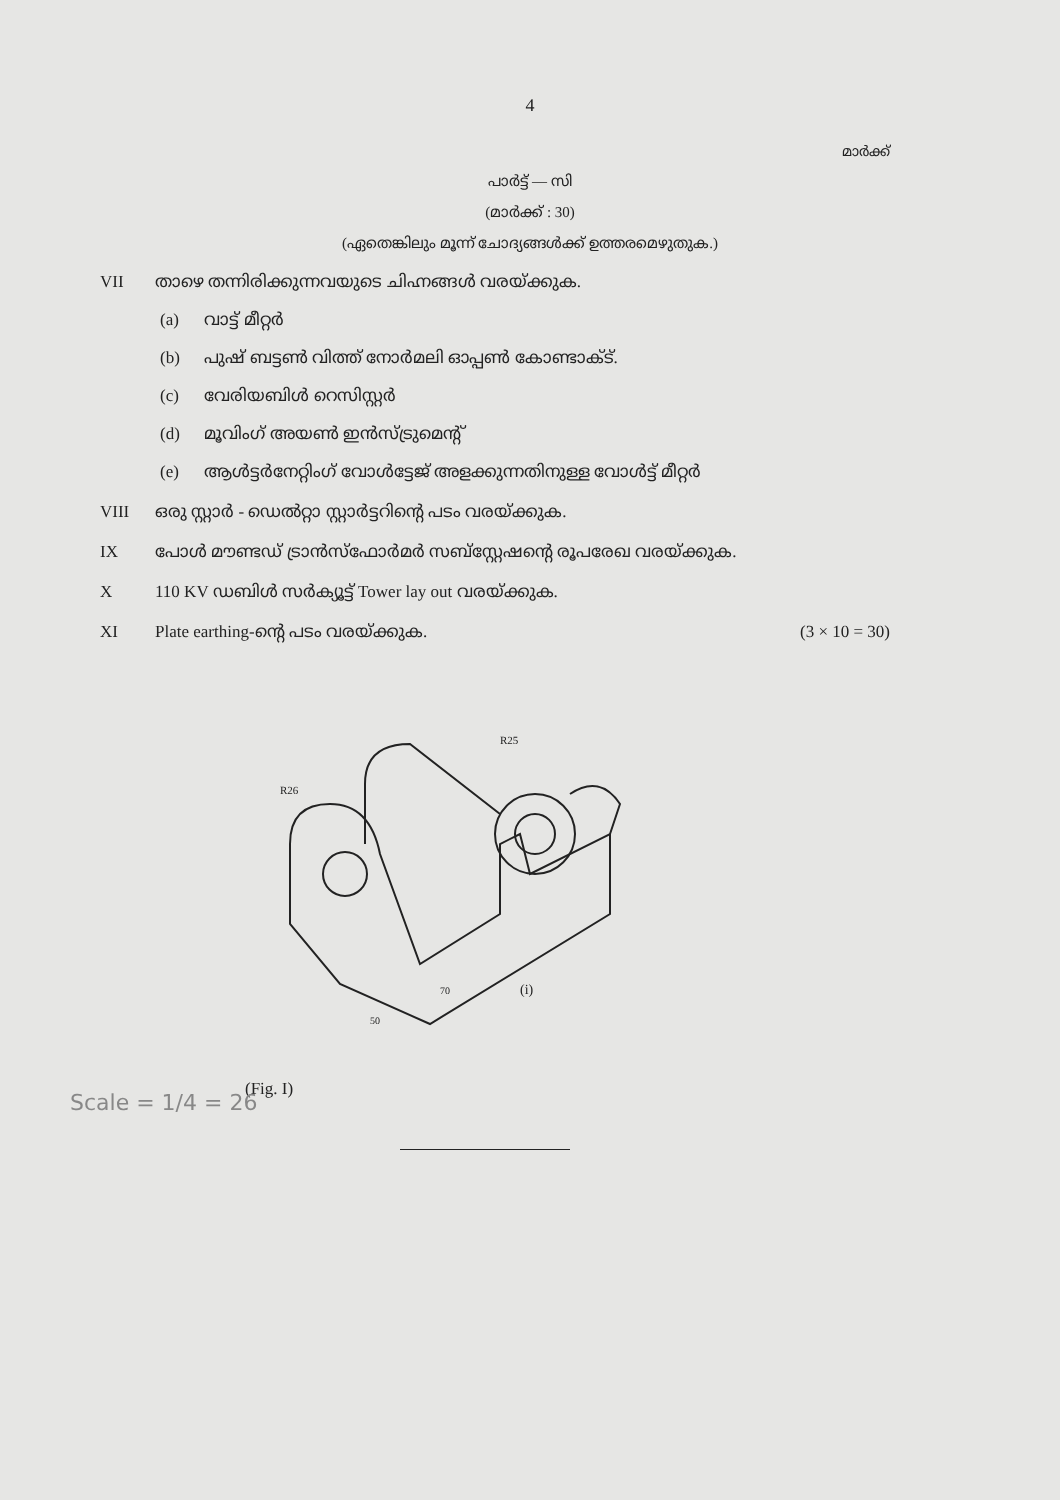4
മാർക്ക്
പാർട്ട് — സി
(മാർക്ക് : 30)
(ഏതെങ്കിലും മൂന്ന് ചോദ്യങ്ങൾക്ക് ഉത്തരമെഴുതുക.)
VII താഴെ തന്നിരിക്കുന്നവയുടെ ചിഹ്നങ്ങൾ വരയ്ക്കുക.
(a) വാട്ട് മീറ്റർ
(b) പുഷ് ബട്ടൺ വിത്ത് നോർമലി ഓപ്പൺ കോണ്ടാക്ട്.
(c) വേരിയബിൾ റെസിസ്റ്റർ
(d) മൂവിംഗ് അയൺ ഇൻസ്ട്രുമെന്റ്
(e) ആൾട്ടർനേറ്റിംഗ് വോൾട്ടേജ് അളക്കുന്നതിനുള്ള വോൾട്ട് മീറ്റർ
VIII ഒരു സ്റ്റാർ - ഡെൽറ്റാ സ്റ്റാർട്ടറിന്റെ പടം വരയ്ക്കുക.
IX പോൾ മൗണ്ടഡ് ട്രാൻസ്ഫോർമർ സബ്സ്റ്റേഷന്റെ രൂപരേഖ വരയ്ക്കുക.
X 110 KV ഡബിൾ സർക്യൂട്ട് Tower lay out വരയ്ക്കുക.
XI Plate earthing-ന്റെ പടം വരയ്ക്കുക.
(3 × 10 = 30)
R26
R25
(i)
70
50
(Fig. I)
Scale = 1/4 = 26